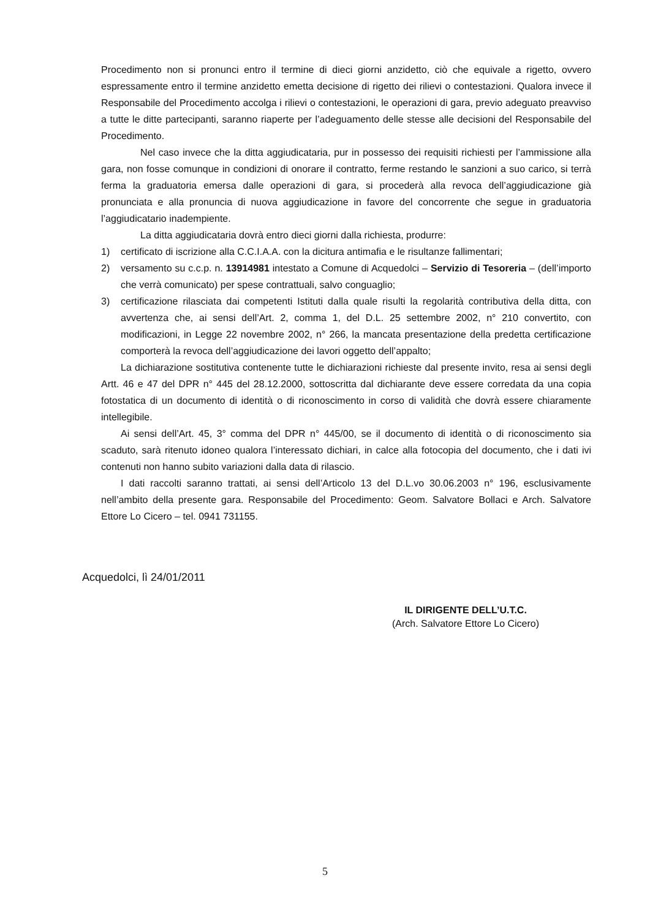Procedimento non si pronunci entro il termine di dieci giorni anzidetto, ciò che equivale a rigetto, ovvero espressamente entro il termine anzidetto emetta decisione di rigetto dei rilievi o contestazioni. Qualora invece il Responsabile del Procedimento accolga i rilievi o contestazioni, le operazioni di gara, previo adeguato preavviso a tutte le ditte partecipanti, saranno riaperte per l’adeguamento delle stesse alle decisioni del Responsabile del Procedimento.
Nel caso invece che la ditta aggiudicataria, pur in possesso dei requisiti richiesti per l’ammissione alla gara, non fosse comunque in condizioni di onorare il contratto, ferme restando le sanzioni a suo carico, si terrà ferma la graduatoria emersa dalle operazioni di gara, si procederà alla revoca dell’aggiudicazione già pronunciata e alla pronuncia di nuova aggiudicazione in favore del concorrente che segue in graduatoria l’aggiudicatario inadempiente.
La ditta aggiudicataria dovrà entro dieci giorni dalla richiesta, produrre:
1) certificato di iscrizione alla C.C.I.A.A. con la dicitura antimafia e le risultanze fallimentari;
2) versamento su c.c.p. n. 13914981 intestato a Comune di Acquedolci – Servizio di Tesoreria – (dell’importo che verrà comunicato) per spese contrattuali, salvo conguaglio;
3) certificazione rilasciata dai competenti Istituti dalla quale risulti la regolarità contributiva della ditta, con avvertenza che, ai sensi dell’Art. 2, comma 1, del D.L. 25 settembre 2002, n° 210 convertito, con modificazioni, in Legge 22 novembre 2002, n° 266, la mancata presentazione della predetta certificazione comporterà la revoca dell’aggiudicazione dei lavori oggetto dell’appalto;
La dichiarazione sostitutiva contenente tutte le dichiarazioni richieste dal presente invito, resa ai sensi degli Artt. 46 e 47 del DPR n° 445 del 28.12.2000, sottoscritta dal dichiarante deve essere corredata da una copia fotostatica di un documento di identità o di riconoscimento in corso di validità che dovrà essere chiaramente intellegibile.
Ai sensi dell’Art. 45, 3° comma del DPR n° 445/00, se il documento di identità o di riconoscimento sia scaduto, sarà ritenuto idoneo qualora l’interessato dichiari, in calce alla fotocopia del documento, che i dati ivi contenuti non hanno subito variazioni dalla data di rilascio.
I dati raccolti saranno trattati, ai sensi dell’Articolo 13 del D.L.vo 30.06.2003 n° 196, esclusivamente nell’ambito della presente gara. Responsabile del Procedimento: Geom. Salvatore Bollaci e Arch. Salvatore Ettore Lo Cicero – tel. 0941 731155.
Acquedolci, lì 24/01/2011
IL DIRIGENTE DELL’U.T.C.
(Arch. Salvatore Ettore Lo Cicero)
5